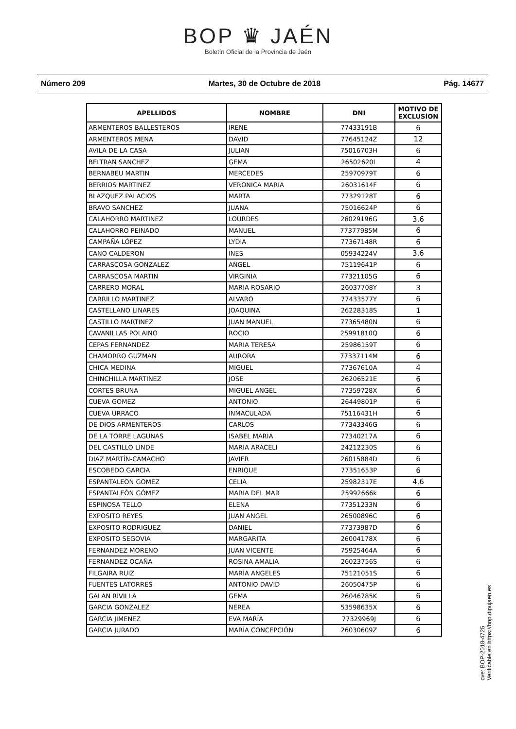BOP ♛ JAÉN
Boletín Oficial de la Provincia de Jaén
Número 209 Martes, 30 de Octubre de 2018 Pág. 14677
| APELLIDOS | NOMBRE | DNI | MOTIVO DE EXCLUSÍON |
| --- | --- | --- | --- |
| ARMENTEROS BALLESTEROS | IRENE | 77433191B | 6 |
| ARMENTEROS MENA | DAVID | 77645124Z | 12 |
| AVILA DE LA CASA | JULIAN | 75016703H | 6 |
| BELTRAN SANCHEZ | GEMA | 26502620L | 4 |
| BERNABEU MARTIN | MERCEDES | 25970979T | 6 |
| BERRIOS MARTINEZ | VERONICA MARIA | 26031614F | 6 |
| BLAZQUEZ PALACIOS | MARTA | 77329128T | 6 |
| BRAVO SANCHEZ | JUANA | 75016624P | 6 |
| CALAHORRO MARTINEZ | LOURDES | 26029196G | 3,6 |
| CALAHORRO PEINADO | MANUEL | 77377985M | 6 |
| CAMPAÑA LÓPEZ | LYDIA | 77367148R | 6 |
| CANO CALDERON | INES | 05934224V | 3,6 |
| CARRASCOSA GONZALEZ | ANGEL | 75119641P | 6 |
| CARRASCOSA MARTIN | VIRGINIA | 77321105G | 6 |
| CARRERO MORAL | MARIA ROSARIO | 26037708Y | 3 |
| CARRILLO MARTINEZ | ALVARO | 77433577Y | 6 |
| CASTELLANO LINARES | JOAQUINA | 26228318S | 1 |
| CASTILLO MARTINEZ | JUAN MANUEL | 77365480N | 6 |
| CAVANILLAS POLAINO | ROCIO | 25991810Q | 6 |
| CEPAS FERNANDEZ | MARIA TERESA | 25986159T | 6 |
| CHAMORRO GUZMAN | AURORA | 77337114M | 6 |
| CHICA MEDINA | MIGUEL | 77367610A | 4 |
| CHINCHILLA MARTINEZ | JOSE | 26206521E | 6 |
| CORTES BRUNA | MIGUEL ANGEL | 77359728X | 6 |
| CUEVA GOMEZ | ANTONIO | 26449801P | 6 |
| CUEVA URRACO | INMACULADA | 75116431H | 6 |
| DE DIOS ARMENTEROS | CARLOS | 77343346G | 6 |
| DE LA TORRE LAGUNAS | ISABEL MARIA | 77340217A | 6 |
| DEL CASTILLO LINDE | MARIA ARACELI | 24212230S | 6 |
| DIAZ MARTÍN-CAMACHO | JAVIER | 26015884D | 6 |
| ESCOBEDO GARCIA | ENRIQUE | 77351653P | 6 |
| ESPANTALEON GOMEZ | CELIA | 25982317E | 4,6 |
| ESPANTALEÓN GÓMEZ | MARIA DEL MAR | 25992666k | 6 |
| ESPINOSA TELLO | ELENA | 77351233N | 6 |
| EXPOSITO REYES | JUAN ANGEL | 26500896C | 6 |
| EXPOSITO RODRIGUEZ | DANIEL | 77373987D | 6 |
| EXPOSITO SEGOVIA | MARGARITA | 26004178X | 6 |
| FERNANDEZ MORENO | JUAN VICENTE | 75925464A | 6 |
| FERNANDEZ OCAÑA | ROSINA AMALIA | 26023756S | 6 |
| FILGAIRA RUIZ | MARÍA ANGELES | 75121051S | 6 |
| FUENTES LATORRES | ANTONIO DAVID | 26050475P | 6 |
| GALAN RIVILLA | GEMA | 26046785K | 6 |
| GARCIA GONZALEZ | NEREA | 53598635X | 6 |
| GARCIA JIMENEZ | EVA MARÍA | 77329969J | 6 |
| GARCIA JURADO | MARÍA CONCEPCIÓN | 26030609Z | 6 |
cve: BOP-2018-4725
Verificable en https://bop.dipujaen.es